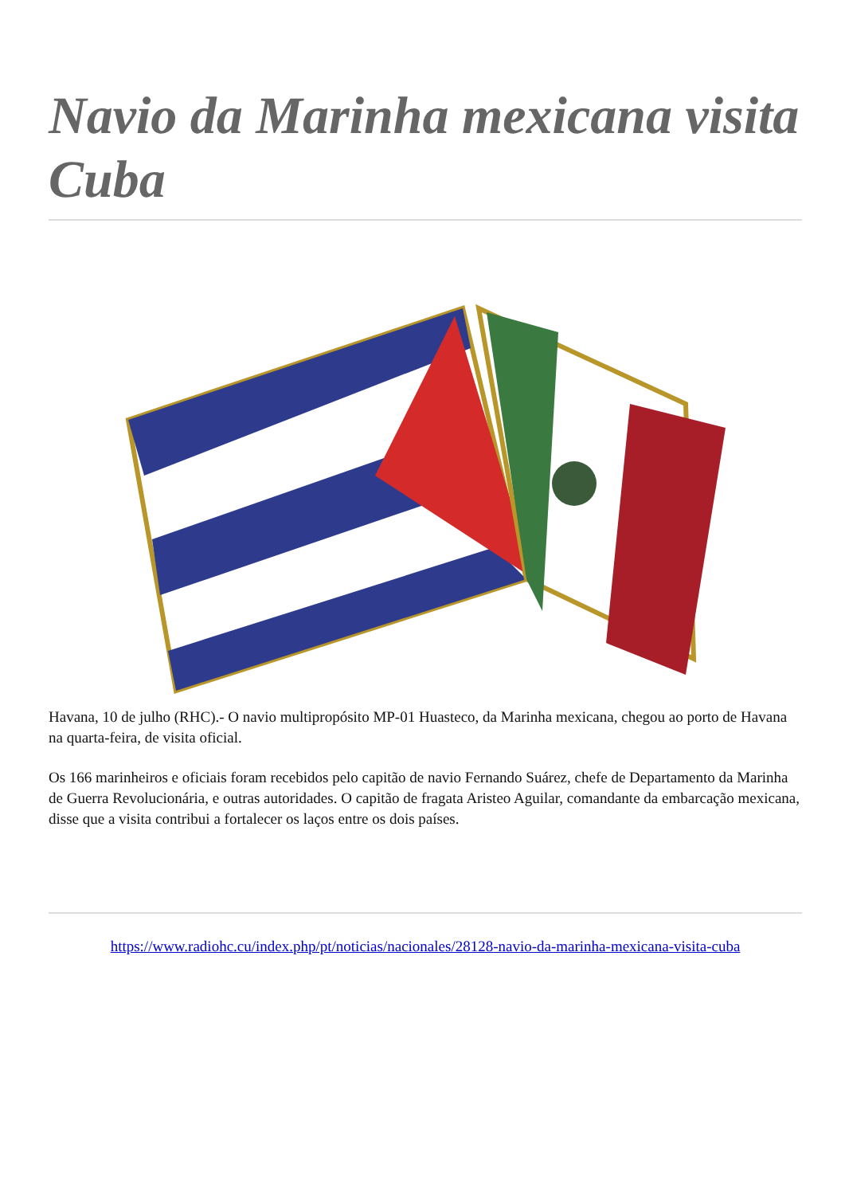Navio da Marinha mexicana visita Cuba
Havana, 10 de julho (RHC).- O navio multipropósito MP-01 Huasteco, da Marinha mexicana, chegou ao porto de Havana na quarta-feira, de visita oficial.
Os 166 marinheiros e oficiais foram recebidos pelo capitão de navio Fernando Suárez, chefe de Departamento da Marinha de Guerra Revolucionária, e outras autoridades. O capitão de fragata Aristeo Aguilar, comandante da embarcação mexicana, disse que a visita contribui a fortalecer os laços entre os dois países.
https://www.radiohc.cu/index.php/pt/noticias/nacionales/28128-navio-da-marinha-mexicana-visita-cuba